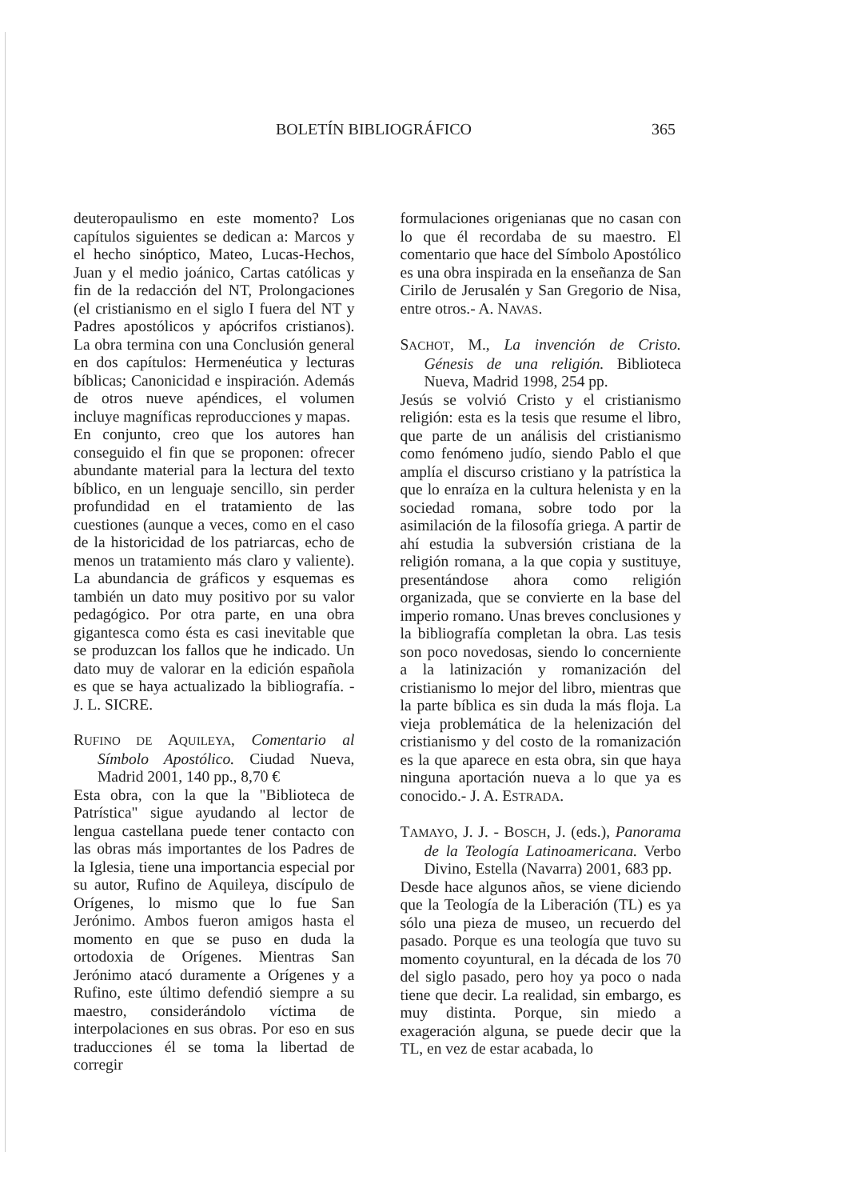BOLETÍN BIBLIOGRÁFICO 365
deuteropaulismo en este momento? Los capítulos siguientes se dedican a: Marcos y el hecho sinóptico, Mateo, Lucas-Hechos, Juan y el medio joánico, Cartas católicas y fin de la redacción del NT, Prolongaciones (el cristianismo en el siglo I fuera del NT y Padres apostólicos y apócrifos cristianos). La obra termina con una Conclusión general en dos capítulos: Hermenéutica y lecturas bíblicas; Canonicidad e inspiración. Además de otros nueve apéndices, el volumen incluye magníficas reproducciones y mapas.
En conjunto, creo que los autores han conseguido el fin que se proponen: ofrecer abundante material para la lectura del texto bíblico, en un lenguaje sencillo, sin perder profundidad en el tratamiento de las cuestiones (aunque a veces, como en el caso de la historicidad de los patriarcas, echo de menos un tratamiento más claro y valiente). La abundancia de gráficos y esquemas es también un dato muy positivo por su valor pedagógico. Por otra parte, en una obra gigantesca como ésta es casi inevitable que se produzcan los fallos que he indicado. Un dato muy de valorar en la edición española es que se haya actualizado la bibliografía. - J. L. SICRE.
RUFINO DE AQUILEYA, Comentario al Símbolo Apostólico. Ciudad Nueva, Madrid 2001, 140 pp., 8,70 €
Esta obra, con la que la "Biblioteca de Patrística" sigue ayudando al lector de lengua castellana puede tener contacto con las obras más importantes de los Padres de la Iglesia, tiene una importancia especial por su autor, Rufino de Aquileya, discípulo de Orígenes, lo mismo que lo fue San Jerónimo. Ambos fueron amigos hasta el momento en que se puso en duda la ortodoxia de Orígenes. Mientras San Jerónimo atacó duramente a Orígenes y a Rufino, este último defendió siempre a su maestro, considerándolo víctima de interpolaciones en sus obras. Por eso en sus traducciones él se toma la libertad de corregir
formulaciones origenianas que no casan con lo que él recordaba de su maestro. El comentario que hace del Símbolo Apostólico es una obra inspirada en la enseñanza de San Cirilo de Jerusalén y San Gregorio de Nisa, entre otros.- A. NAVAS.
SACHOT, M., La invención de Cristo. Génesis de una religión. Biblioteca Nueva, Madrid 1998, 254 pp.
Jesús se volvió Cristo y el cristianismo religión: esta es la tesis que resume el libro, que parte de un análisis del cristianismo como fenómeno judío, siendo Pablo el que amplía el discurso cristiano y la patrística la que lo enraíza en la cultura helenista y en la sociedad romana, sobre todo por la asimilación de la filosofía griega. A partir de ahí estudia la subversión cristiana de la religión romana, a la que copia y sustituye, presentándose ahora como religión organizada, que se convierte en la base del imperio romano. Unas breves conclusiones y la bibliografía completan la obra. Las tesis son poco novedosas, siendo lo concerniente a la latinización y romanización del cristianismo lo mejor del libro, mientras que la parte bíblica es sin duda la más floja. La vieja problemática de la helenización del cristianismo y del costo de la romanización es la que aparece en esta obra, sin que haya ninguna aportación nueva a lo que ya es conocido.- J. A. ESTRADA.
TAMAYO, J. J. - BOSCH, J. (eds.), Panorama de la Teología Latinoamericana. Verbo Divino, Estella (Navarra) 2001, 683 pp.
Desde hace algunos años, se viene diciendo que la Teología de la Liberación (TL) es ya sólo una pieza de museo, un recuerdo del pasado. Porque es una teología que tuvo su momento coyuntural, en la década de los 70 del siglo pasado, pero hoy ya poco o nada tiene que decir. La realidad, sin embargo, es muy distinta. Porque, sin miedo a exageración alguna, se puede decir que la TL, en vez de estar acabada, lo